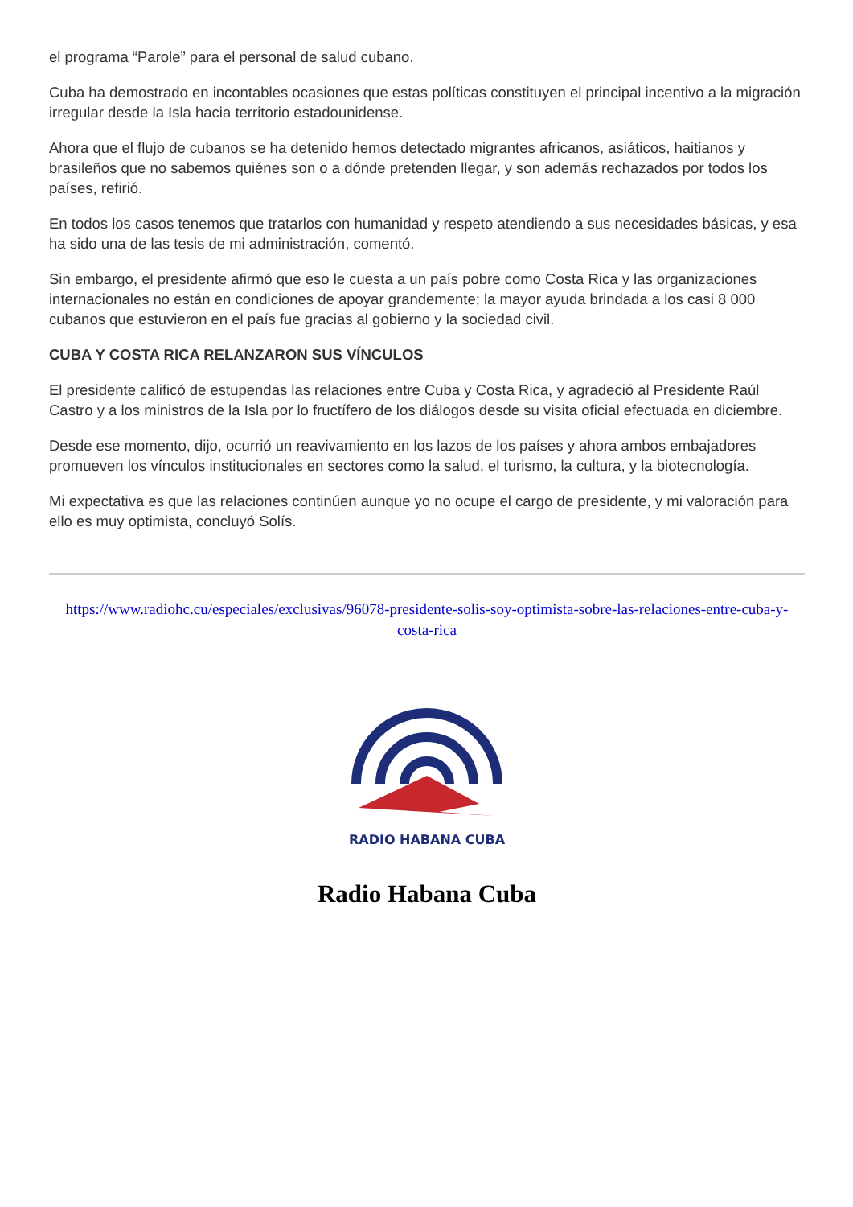el programa “Parole” para el personal de salud cubano.
Cuba ha demostrado en incontables ocasiones que estas políticas constituyen el principal incentivo a la migración irregular desde la Isla hacia territorio estadounidense.
Ahora que el flujo de cubanos se ha detenido hemos detectado migrantes africanos, asiáticos, haitianos y brasileños que no sabemos quiénes son o a dónde pretenden llegar, y son además rechazados por todos los países, refirió.
En todos los casos tenemos que tratarlos con humanidad y respeto atendiendo a sus necesidades básicas, y esa ha sido una de las tesis de mi administración, comentó.
Sin embargo, el presidente afirmó que eso le cuesta a un país pobre como Costa Rica y las organizaciones internacionales no están en condiciones de apoyar grandemente; la mayor ayuda brindada a los casi 8 000 cubanos que estuvieron en el país fue gracias al gobierno y la sociedad civil.
CUBA Y COSTA RICA RELANZARON SUS VÍNCULOS
El presidente calificó de estupendas las relaciones entre Cuba y Costa Rica, y agradeció al Presidente Raúl Castro y a los ministros de la Isla por lo fructífero de los diálogos desde su visita oficial efectuada en diciembre.
Desde ese momento, dijo, ocurrió un reavivamiento en los lazos de los países y ahora ambos embajadores promueven los vínculos institucionales en sectores como la salud, el turismo, la cultura, y la biotecnología.
Mi expectativa es que las relaciones continúen aunque yo no ocupe el cargo de presidente, y mi valoración para ello es muy optimista, concluyó Solís.
https://www.radiohc.cu/especiales/exclusivas/96078-presidente-solis-soy-optimista-sobre-las-relaciones-entre-cuba-y-costa-rica
RADIO HABANA CUBA
Radio Habana Cuba